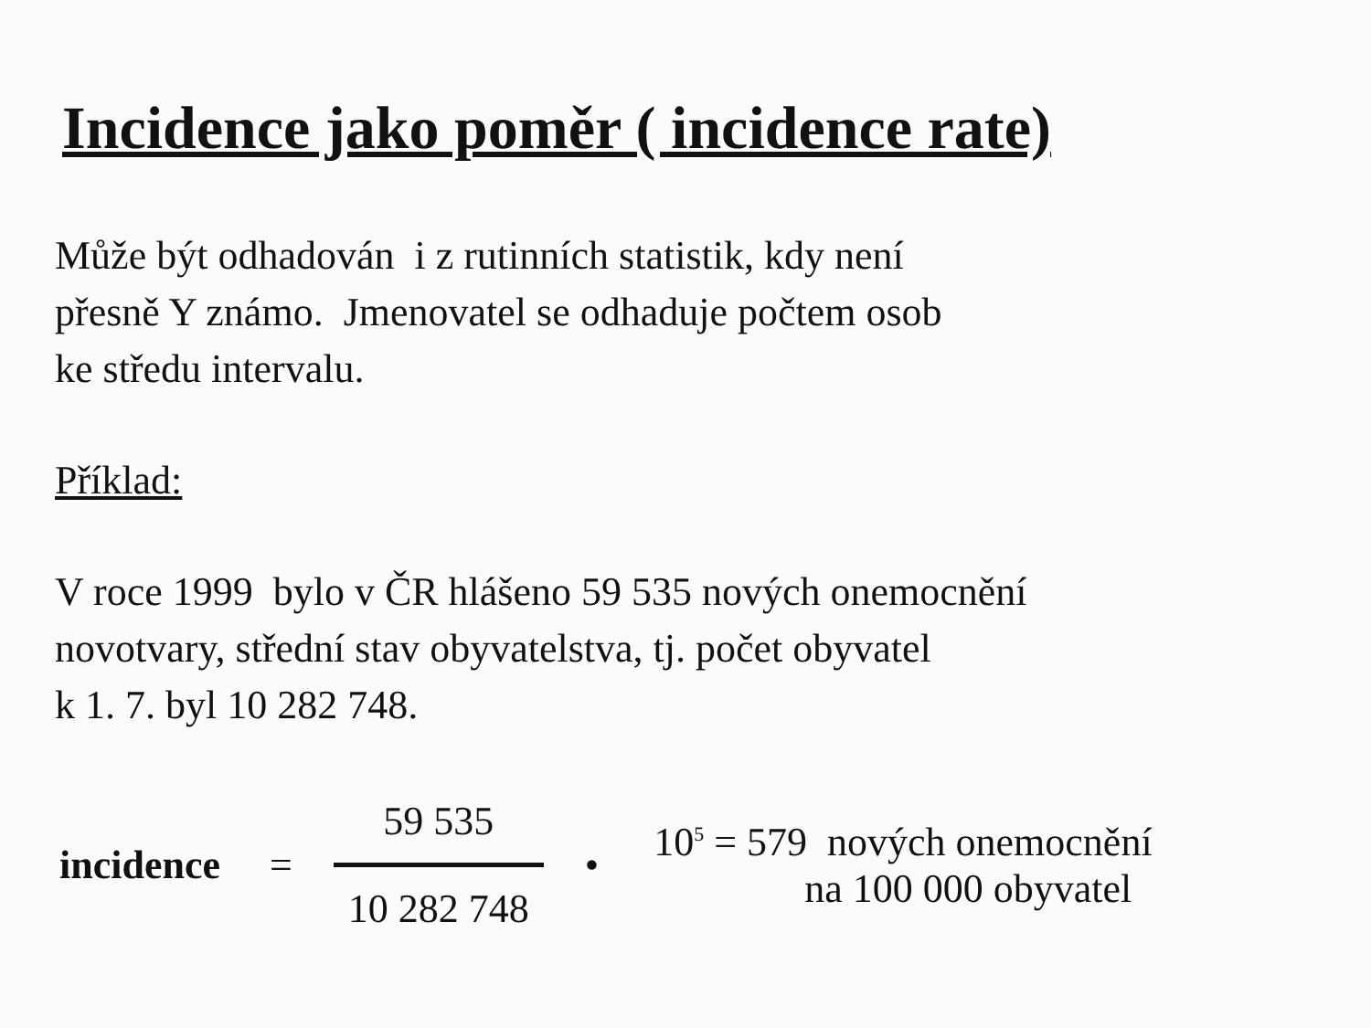Incidence jako poměr ( incidence rate)
Může být odhadován i z rutinních statistik, kdy není
přesně Y známo. Jmenovatel se odhaduje počtem osob
ke středu intervalu.
Příklad:
V roce 1999 bylo v ČR hlášeno 59 535 nových onemocnění
novotvary, střední stav obyvatelstva, tj. počet obyvatel
k 1. 7. byl 10 282 748.
incidence =
59 535
10 282 748
•
10<sup>5</sup> = 579 nových onemocnění
na 100 000 obyvatel